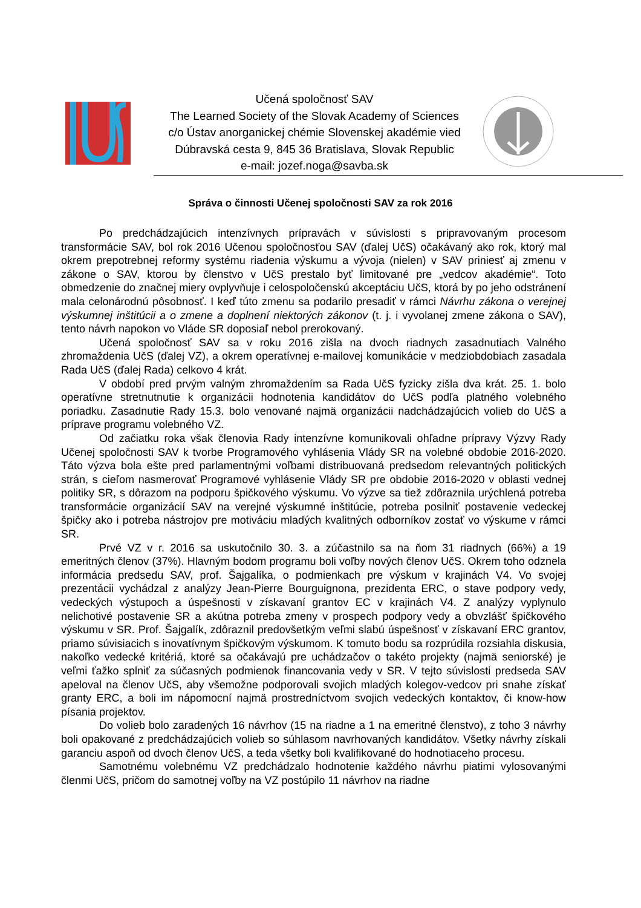Učená spoločnosť SAV
The Learned Society of the Slovak Academy of Sciences
c/o Ústav anorganickej chémie Slovenskej akadémie vied
Dúbravská cesta 9, 845 36 Bratislava, Slovak Republic
e-mail: jozef.noga@savba.sk
Správa o činnosti Učenej spoločnosti SAV za rok 2016
Po predchádzajúcich intenzívnych prípravách v súvislosti s pripravovaným procesom transformácie SAV, bol rok 2016 Učenou spoločnosťou SAV (ďalej UčS) očakávaný ako rok, ktorý mal okrem prepotrebnej reformy systému riadenia výskumu a vývoja (nielen) v SAV priniesť aj zmenu v zákone o SAV, ktorou by členstvo v UčS prestalo byť limitované pre „vedcov akadémie“. Toto obmedzenie do značnej miery ovplyvňuje i celospoločenskú akceptáciu UčS, ktorá by po jeho odstránení mala celonárodnú pôsobnosť. I keď túto zmenu sa podarilo presadiť v rámci Návrhu zákona o verejnej výskumnej inštitúcii a o zmene a doplnení niektorých zákonov (t. j. i vyvolanej zmene zákona o SAV), tento návrh napokon vo Vláde SR doposiaľ nebol prerokovaný.
Učená spoločnosť SAV sa v roku 2016 zišla na dvoch riadnych zasadnutiach Valného zhromaždenia UčS (ďalej VZ), a okrem operatívnej e-mailovej komunikácie v medziobdobiach zasadala Rada UčS (ďalej Rada) celkovo 4 krát.
V období pred prvým valným zhromaždením sa Rada UčS fyzicky zišla dva krát. 25. 1. bolo operatívne stretnutnutie k organizácii hodnotenia kandidátov do UčS podľa platného volebného poriadku. Zasadnutie Rady 15.3. bolo venované najmä organizácii nadchádzajúcich volieb do UčS a príprave programu volebného VZ.
Od začiatku roka však členovia Rady intenzívne komunikovali ohľadne prípravy Výzvy Rady Učenej spoločnosti SAV k tvorbe Programového vyhlásenia Vlády SR na volebné obdobie 2016-2020. Táto výzva bola ešte pred parlamentnými voľbami distribuovaná predsedom relevantných politických strán, s cieľom nasmerovať Programové vyhlásenie Vlády SR pre obdobie 2016-2020 v oblasti vednej politiky SR, s dôrazom na podporu špičkového výskumu. Vo výzve sa tiež zdôraznila urýchlená potreba transformácie organizácií SAV na verejné výskumné inštitúcie, potreba posilniť postavenie vedeckej špičky ako i potreba nástrojov pre motiváciu mladých kvalitných odborníkov zostať vo výskume v rámci SR.
Prvé VZ v r. 2016 sa uskutočnilo 30. 3. a zúčastnilo sa na ňom 31 riadnych (66%) a 19 emeritných členov (37%). Hlavným bodom programu boli voľby nových členov UčS. Okrem toho odznela informácia predsedu SAV, prof. Šajgalíka, o podmienkach pre výskum v krajinách V4. Vo svojej prezentácii vychádzal z analýzy Jean-Pierre Bourguignona, prezidenta ERC, o stave podpory vedy, vedeckých výstupoch a úspešnosti v získavaní grantov EC v krajinách V4. Z analýzy vyplynulo nelichotivé postavenie SR a akútna potreba zmeny v prospech podpory vedy a obvzlášť špičkového výskumu v SR. Prof. Šajgalík, zdôraznil predovšetkým veľmi slabú úspešnosť v získavaní ERC grantov, priamo súvisiacich s inovatívnym špičkovým výskumom. K tomuto bodu sa rozprúdila rozsiahla diskusia, nakoľko vedecké kritériá, ktoré sa očakávajú pre uchádzačov o takéto projekty (najmä seniorské) je veľmi ťažko splniť za súčasných podmienok financovania vedy v SR. V tejto súvislosti predseda SAV apeloval na členov UčS, aby všemožne podporovali svojich mladých kolegov-vedcov pri snahe získať granty ERC, a boli im nápomocní najmä prostredníctvom svojich vedeckých kontaktov, či know-how písania projektov.
Do volieb bolo zaradených 16 návrhov (15 na riadne a 1 na emeritné členstvo), z toho 3 návrhy boli opakované z predchádzajúcich volieb so súhlasom navrhovaných kandidátov. Všetky návrhy získali garanciu aspoň od dvoch členov UčS, a teda všetky boli kvalifikované do hodnotiaceho procesu.
Samotnému volebnému VZ predchádzalo hodnotenie každého návrhu piatimi vylosovanými členmi UčS, pričom do samotnej voľby na VZ postúpilo 11 návrhov na riadne